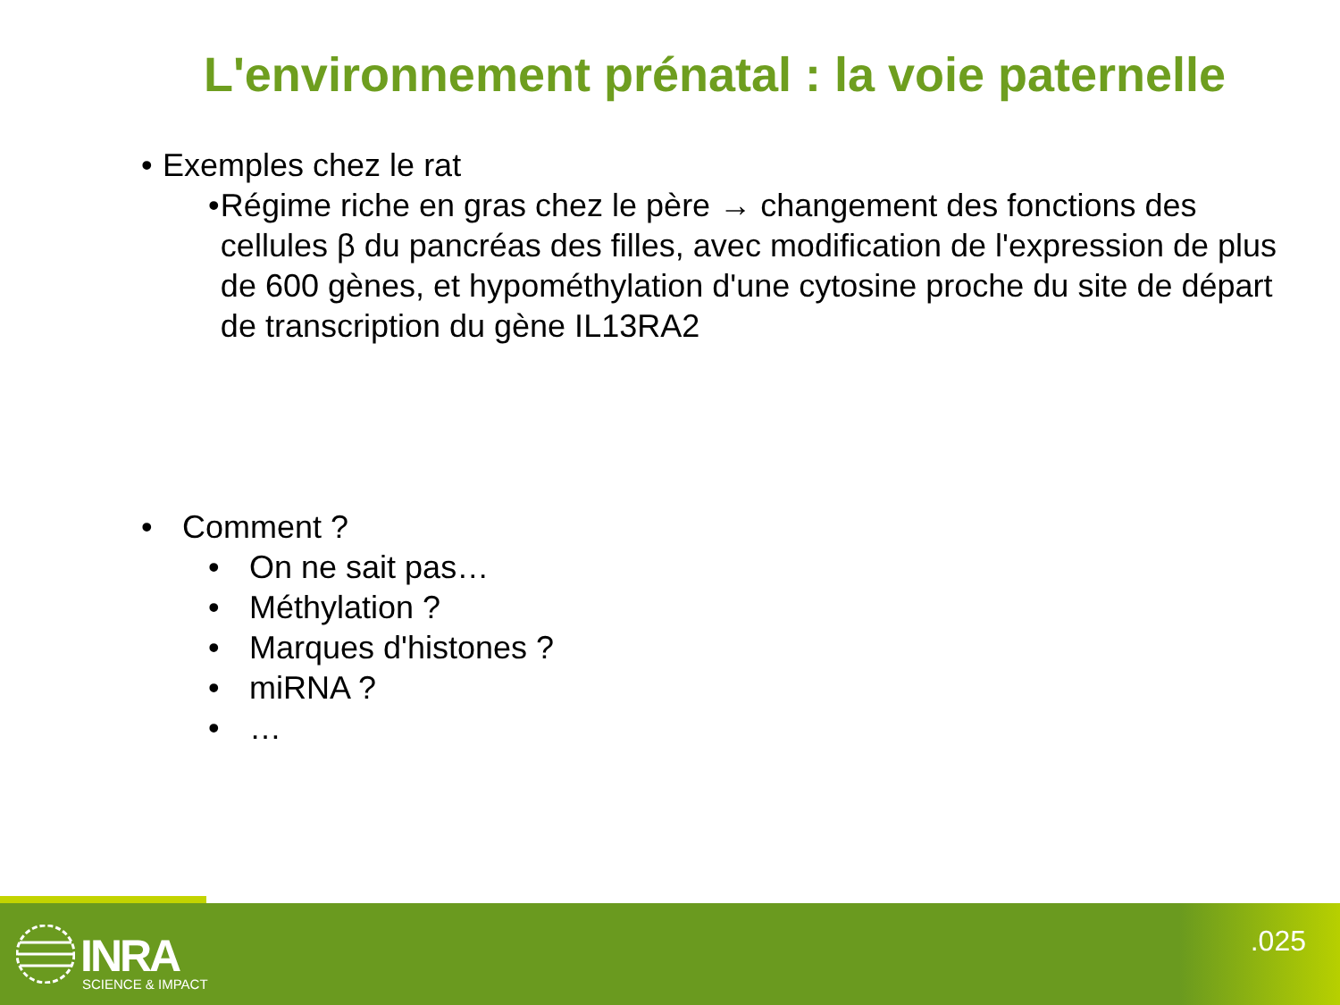L'environnement prénatal : la voie paternelle
• Exemples chez le rat
• Régime riche en gras chez le père → changement des fonctions des cellules β du pancréas des filles, avec modification de l'expression de plus de 600 gènes, et hypométhylation d'une cytosine proche du site de départ de transcription du gène IL13RA2
• Comment ?
• On ne sait pas…
• Méthylation ?
• Marques d'histones ?
• miRNA ?
• …
INRA
SCIENCE & IMPACT
.025